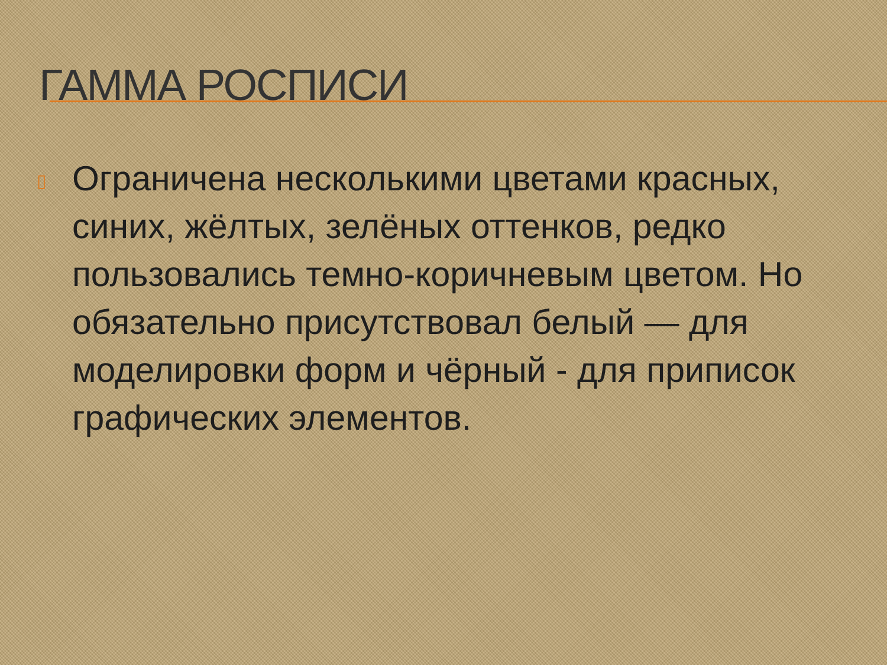ГАММА РОСПИСИ
▯
Ограничена несколькими цветами красных, синих, жёлтых, зелёных оттенков, редко пользовались темно-коричневым цветом. Но обязательно присутствовал белый — для моделировки форм и чёрный - для приписок графических элементов.